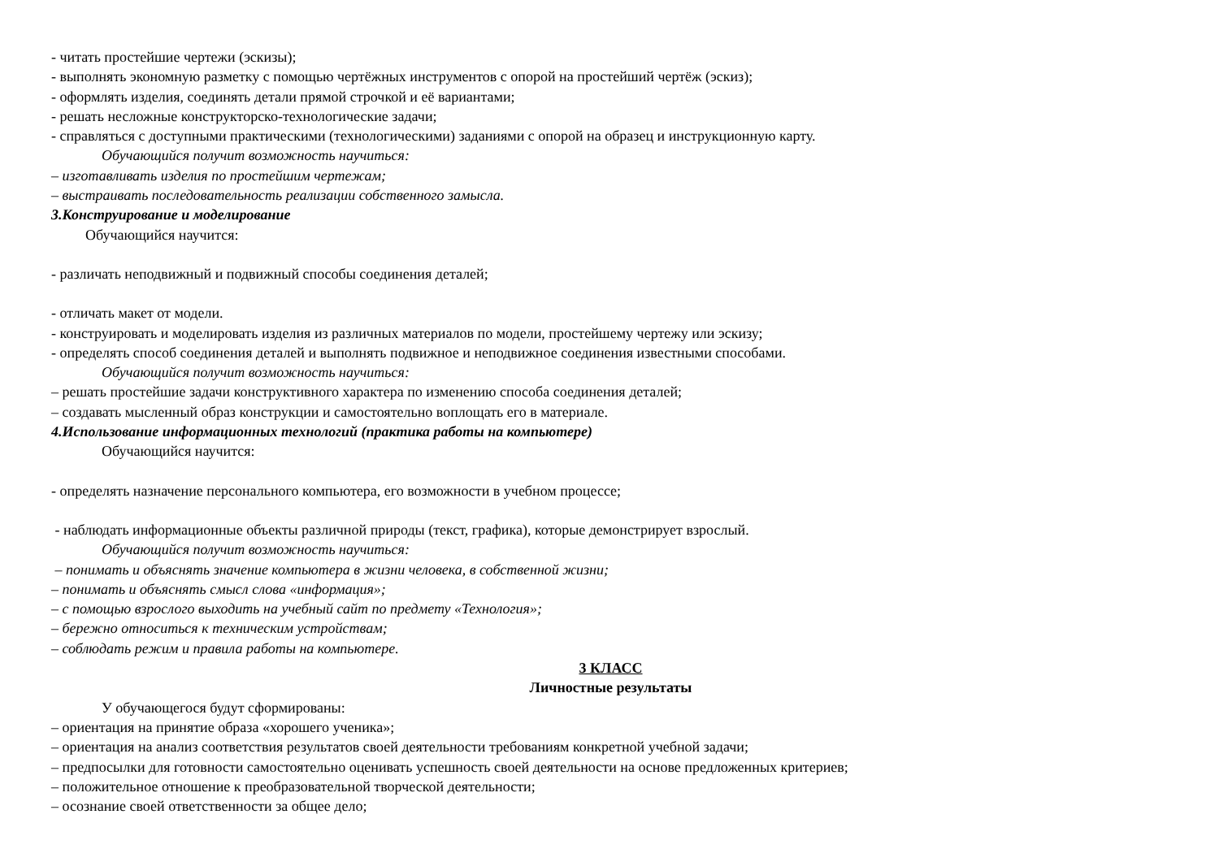- читать простейшие чертежи (эскизы);
- выполнять экономную разметку с помощью чертёжных инструментов с опорой на простейший чертёж (эскиз);
- оформлять изделия, соединять детали прямой строчкой и её вариантами;
- решать несложные конструкторско-технологические задачи;
- справляться с доступными практическими (технологическими) заданиями с опорой на образец и инструкционную карту.
Обучающийся получит возможность научиться:
– изготавливать изделия по простейшим чертежам;
– выстраивать последовательность реализации собственного замысла.
3.Конструирование и моделирование
Обучающийся научится:
- различать неподвижный и подвижный способы соединения деталей;
- отличать макет от модели.
- конструировать и моделировать изделия из различных материалов по модели, простейшему чертежу или эскизу;
- определять способ соединения деталей и выполнять подвижное и неподвижное соединения известными способами.
Обучающийся получит возможность научиться:
– решать простейшие задачи конструктивного характера по изменению способа соединения деталей;
– создавать мысленный образ конструкции и самостоятельно воплощать его в материале.
4.Использование информационных технологий (практика работы на компьютере)
Обучающийся научится:
- определять назначение персонального компьютера, его возможности в учебном процессе;
- наблюдать информационные объекты различной природы (текст, графика), которые демонстрирует взрослый.
Обучающийся получит возможность научиться:
– понимать и объяснять значение компьютера в жизни человека, в собственной жизни;
– понимать и объяснять смысл слова «информация»;
– с помощью взрослого выходить на учебный сайт по предмету «Технология»;
– бережно относиться к техническим устройствам;
– соблюдать режим и правила работы на компьютере.
3 КЛАСС
Личностные результаты
У обучающегося будут сформированы:
– ориентация на принятие образа «хорошего ученика»;
– ориентация на анализ соответствия результатов своей деятельности требованиям конкретной учебной задачи;
– предпосылки для готовности самостоятельно оценивать успешность своей деятельности на основе предложенных критериев;
– положительное отношение к преобразовательной творческой деятельности;
– осознание своей ответственности за общее дело;